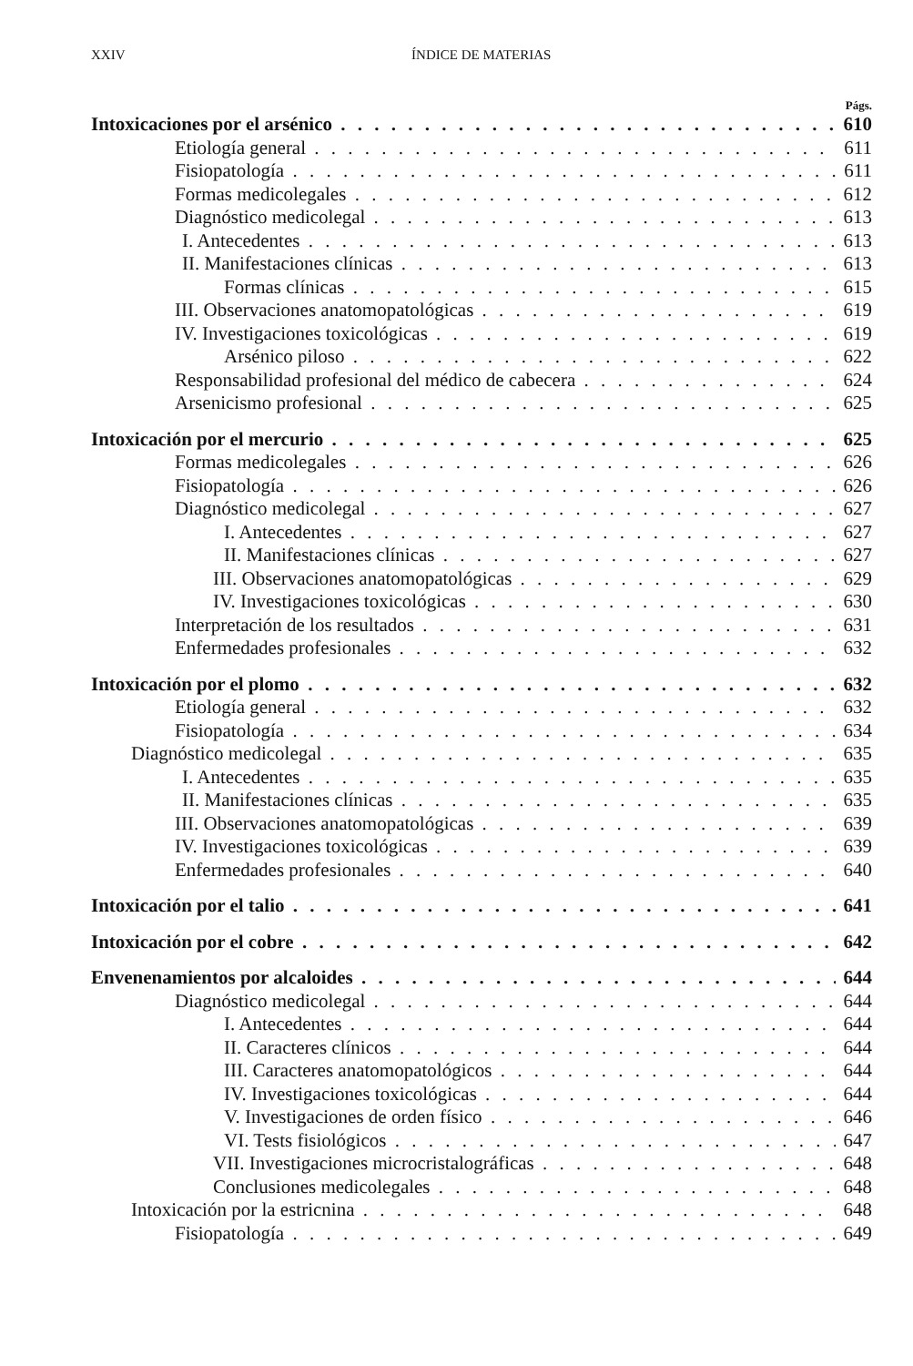XXIV ÍNDICE DE MATERIAS
Págs.
Intoxicaciones por el arsénico 610
Etiología general 611
Fisiopatología 611
Formas medicolegales 612
Diagnóstico medicolegal 613
I. Antecedentes 613
II. Manifestaciones clínicas 613
Formas clínicas 615
III. Observaciones anatomopatológicas 619
IV. Investigaciones toxicológicas 619
Arsénico piloso 622
Responsabilidad profesional del médico de cabecera 624
Arsenicismo profesional 625
Intoxicación por el mercurio 625
Formas medicolegales 626
Fisiopatología 626
Diagnóstico medicolegal 627
I. Antecedentes 627
II. Manifestaciones clínicas 627
III. Observaciones anatomopatológicas 629
IV. Investigaciones toxicológicas 630
Interpretación de los resultados 631
Enfermedades profesionales 632
Intoxicación por el plomo 632
Etiología general 632
Fisiopatología 634
Diagnóstico medicolegal 635
I. Antecedentes 635
II. Manifestaciones clínicas 635
III. Observaciones anatomopatológicas 639
IV. Investigaciones toxicológicas 639
Enfermedades profesionales 640
Intoxicación por el talio 641
Intoxicación por el cobre 642
Envenenamientos por alcaloides 644
Diagnóstico medicolegal 644
I. Antecedentes 644
II. Caracteres clínicos 644
III. Caracteres anatomopatológicos 644
IV. Investigaciones toxicológicas 644
V. Investigaciones de orden físico 646
VI. Tests fisiológicos 647
VII. Investigaciones microcristalográficas 648
Conclusiones medicolegales 648
Intoxicación por la estricnina 648
Fisiopatología 649